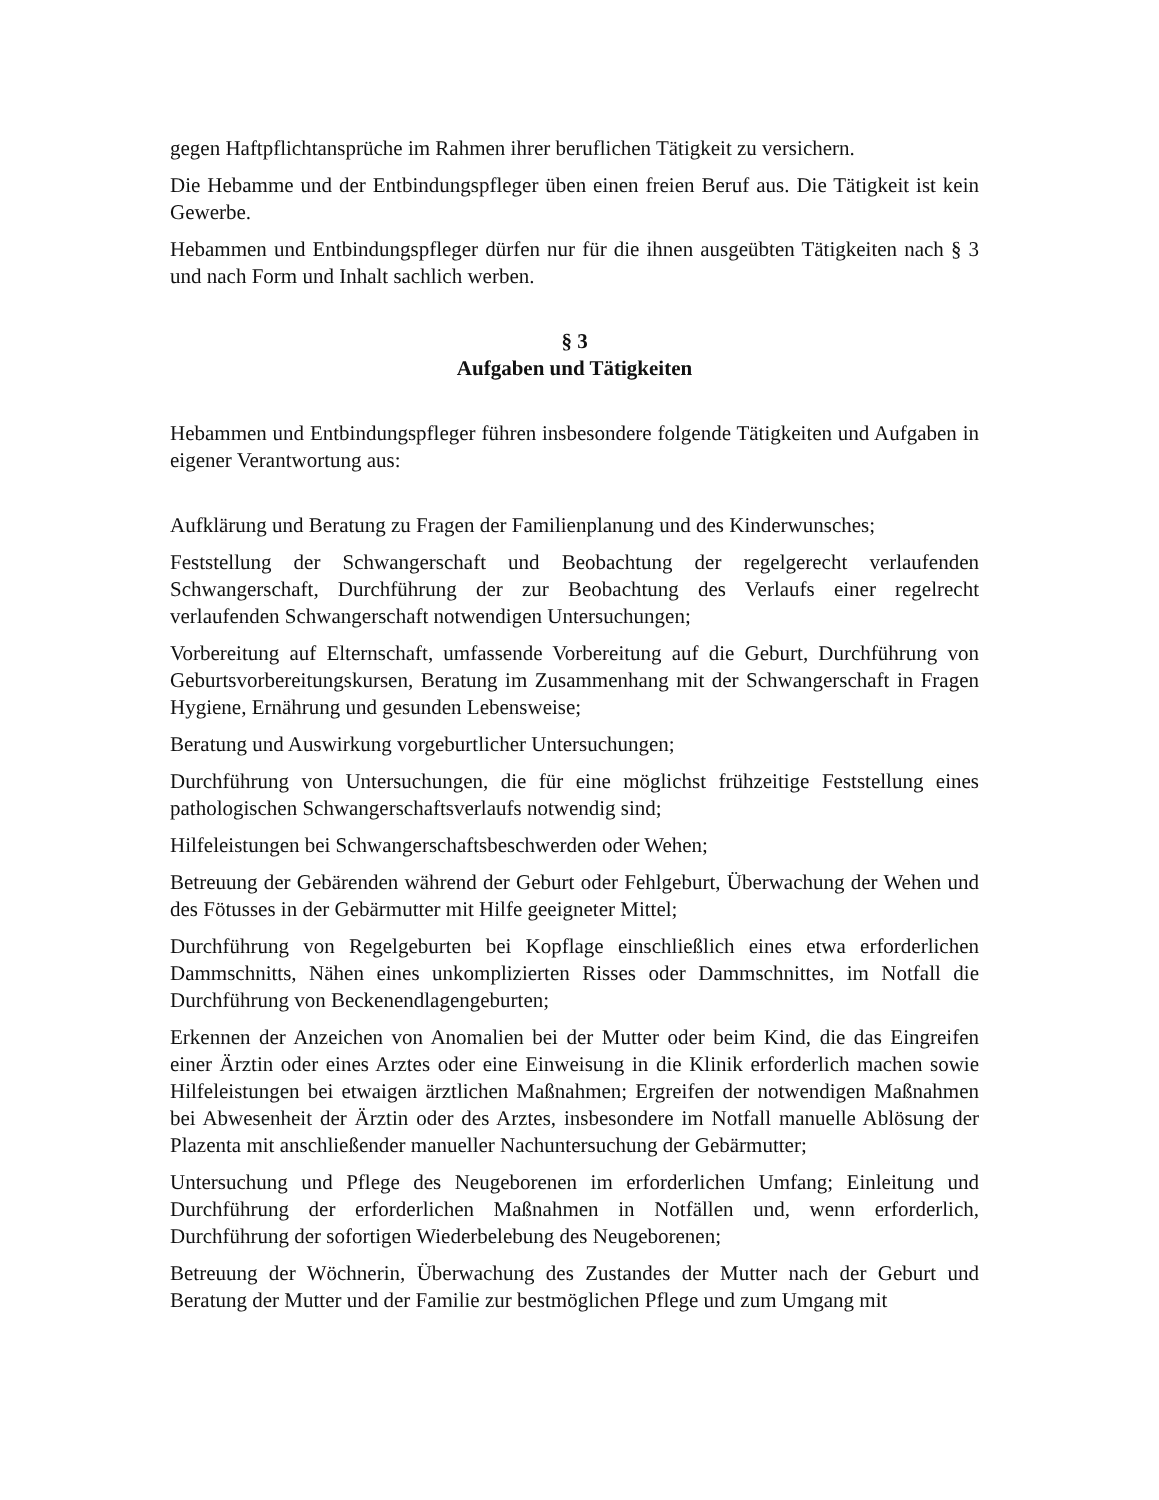gegen Haftpflichtansprüche im Rahmen ihrer beruflichen Tätigkeit zu versichern.
Die Hebamme und der Entbindungspfleger üben einen freien Beruf aus. Die Tätigkeit ist kein Gewerbe.
Hebammen und Entbindungspfleger dürfen nur für die ihnen ausgeübten Tätigkeiten nach § 3 und nach Form und Inhalt sachlich werben.
§ 3
Aufgaben und Tätigkeiten
Hebammen und Entbindungspfleger führen insbesondere folgende Tätigkeiten und Aufgaben in eigener Verantwortung aus:
Aufklärung und Beratung zu Fragen der Familienplanung und des Kinderwunsches;
Feststellung der Schwangerschaft und Beobachtung der regelgerecht verlaufenden Schwangerschaft, Durchführung der zur Beobachtung des Verlaufs einer regelrecht verlaufenden Schwangerschaft notwendigen Untersuchungen;
Vorbereitung auf Elternschaft, umfassende Vorbereitung auf die Geburt, Durchführung von Geburtsvorbereitungskursen, Beratung im Zusammenhang mit der Schwangerschaft in Fragen Hygiene, Ernährung und gesunden Lebensweise;
Beratung und Auswirkung vorgeburtlicher Untersuchungen;
Durchführung von Untersuchungen, die für eine möglichst frühzeitige Feststellung eines pathologischen Schwangerschaftsverlaufs notwendig sind;
Hilfeleistungen bei Schwangerschaftsbeschwerden oder Wehen;
Betreuung der Gebärenden während der Geburt oder Fehlgeburt, Überwachung der Wehen und des Fötusses in der Gebärmutter mit Hilfe geeigneter Mittel;
Durchführung von Regelgeburten bei Kopflage einschließlich eines etwa erforderlichen Dammschnitts, Nähen eines unkomplizierten Risses oder Dammschnittes, im Notfall die Durchführung von Beckenendlagengeburten;
Erkennen der Anzeichen von Anomalien bei der Mutter oder beim Kind, die das Eingreifen einer Ärztin oder eines Arztes oder eine Einweisung in die Klinik erforderlich machen sowie Hilfeleistungen bei etwaigen ärztlichen Maßnahmen; Ergreifen der notwendigen Maßnahmen bei Abwesenheit der Ärztin oder des Arztes, insbesondere im Notfall manuelle Ablösung der Plazenta mit anschließender manueller Nachuntersuchung der Gebärmutter;
Untersuchung und Pflege des Neugeborenen im erforderlichen Umfang; Einleitung und Durchführung der erforderlichen Maßnahmen in Notfällen und, wenn erforderlich, Durchführung der sofortigen Wiederbelebung des Neugeborenen;
Betreuung der Wöchnerin, Überwachung des Zustandes der Mutter nach der Geburt und Beratung der Mutter und der Familie zur bestmöglichen Pflege und zum Umgang mit